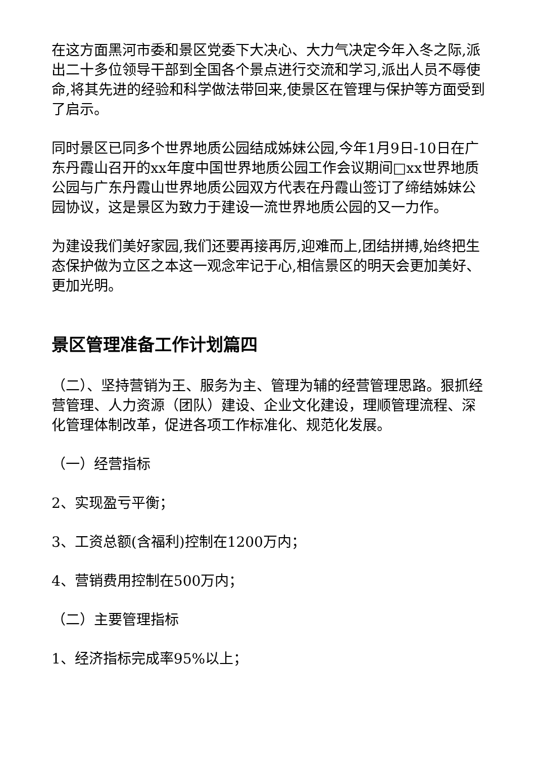在这方面黑河市委和景区党委下大决心、大力气决定今年入冬之际,派出二十多位领导干部到全国各个景点进行交流和学习,派出人员不辱使命,将其先进的经验和科学做法带回来,使景区在管理与保护等方面受到了启示。
同时景区已同多个世界地质公园结成姊妹公园,今年1月9日-10日在广东丹霞山召开的xx年度中国世界地质公园工作会议期间□xx世界地质公园与广东丹霞山世界地质公园双方代表在丹霞山签订了缔结姊妹公园协议，这是景区为致力于建设一流世界地质公园的又一力作。
为建设我们美好家园,我们还要再接再厉,迎难而上,团结拼搏,始终把生态保护做为立区之本这一观念牢记于心,相信景区的明天会更加美好、更加光明。
景区管理准备工作计划篇四
（二）、坚持营销为王、服务为主、管理为辅的经营管理思路。狠抓经营管理、人力资源（团队）建设、企业文化建设，理顺管理流程、深化管理体制改革，促进各项工作标准化、规范化发展。
（一）经营指标
2、实现盈亏平衡；
3、工资总额(含福利)控制在1200万内；
4、营销费用控制在500万内；
（二）主要管理指标
1、经济指标完成率95%以上；